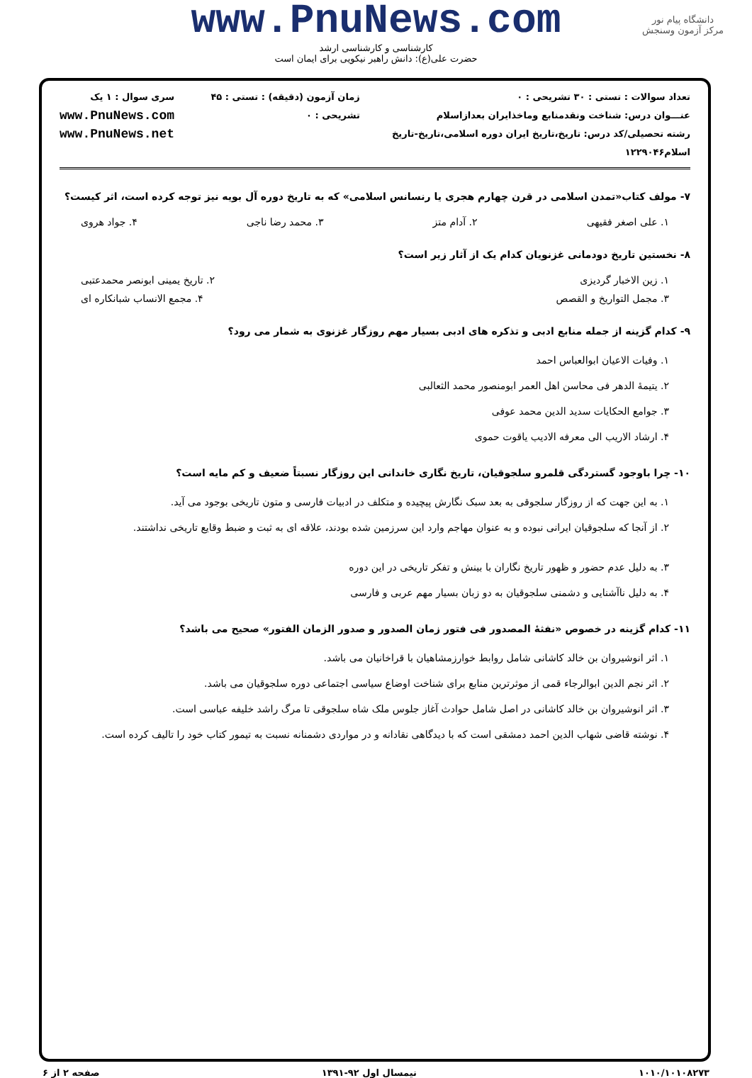دانشگاه پیام نور
مرکز آزمون وسنجش
www.PnuNews.com
کارشناسی و کارشناسی ارشد
حضرت علی(ع): دانش راهبر نیکویی برای ایمان است
تعداد سوالات : تستی : ۳۰ تشریحی : ۰
عنـــوان درس: شناخت ونقدمنابع وماخذایران بعداز‌اسلام
رشته تحصیلی/کد درس: تاریخ،تاریخ ایران دوره اسلامی،تاریخ-تاریخ اسلام۱۲۲۹۰۴۶
زمان آزمون (دقیقه) : تستی : ۴۵ تشریحی : ۰
سری سوال : ۱ یک
www.PnuNews.com
www.PnuNews.net
۷- مولف کتاب«تمدن اسلامی در قرن چهارم هجری یا رنسانس اسلامی» که به تاریخ دوره آل بویه نیز توجه کرده است، اثر کیست؟
۱. علی اصغر فقیهی ۲. آدام متز ۳. محمد رضا ناجی ۴. جواد هروی
۸- نخستین تاریخ دودمانی غزنویان کدام یک از آثار زیر است؟
۱. زین الاخبار گردیزی ۲. تاریخ یمینی ابونصر محمدعتبی
۳. مجمل التواریخ و القصص ۴. مجمع الانساب شبانکاره ای
۹- کدام گزینه از جمله منابع ادبی و تذکره های ادبی بسیار مهم روزگار غزنوی به شمار می رود؟
۱. وفیات الاعیان ابوالعباس احمد
۲. یتیمهٔ الدهر فی محاسن اهل العمر ابومنصور محمد الثعالبی
۳. جوامع الحکایات سدید الدین محمد عوفی
۴. ارشاد الاریب الی معرفه الادیب یاقوت حموی
۱۰- چرا باوجود گستردگی قلمرو سلجوقیان، تاریخ نگاری خاندانی این روزگار نسبتاً ضعیف و کم مایه است؟
۱. به این جهت که از روزگار سلجوقی به بعد سبک نگارش پیچیده و متکلف در ادبیات فارسی و متون تاریخی بوجود می آید.
۲. از آنجا که سلجوقیان ایرانی نبوده و به عنوان مهاجم وارد این سرزمین شده بودند، علاقه ای به ثبت و ضبط وقایع تاریخی نداشتند.
۳. به دلیل عدم حضور و ظهور تاریخ نگاران با بینش و تفکر تاریخی در این دوره
۴. به دلیل ناآشنایی و دشمنی سلجوقیان به دو زبان بسیار مهم عربی و فارسی
۱۱- کدام گزینه در خصوص «نفثهٔ المصدور فی فتور زمان الصدور و صدور الزمان الفتور» صحیح می باشد؟
۱. اثر انوشیروان بن خالد کاشانی شامل روابط خوارزمشاهیان با قراخانیان می باشد.
۲. اثر نجم الدین ابوالرجاء قمی از موثرترین منابع برای شناخت اوضاع سیاسی اجتماعی دوره سلجوقیان می باشد.
۳. اثر انوشیروان بن خالد کاشانی در اصل شامل حوادث آغاز جلوس ملک شاه سلجوقی تا مرگ راشد خلیفه عباسی است.
۴. نوشته قاضی شهاب الدین احمد دمشقی است که با دیدگاهی نقادانه و در مواردی دشمنانه نسبت به تیمور کتاب خود را تالیف کرده است.
۱۰۱۰/۱۰۱۰۸۲۷۳ نیمسال اول ۹۲-۱۳۹۱ صفحه ۲ از ۶